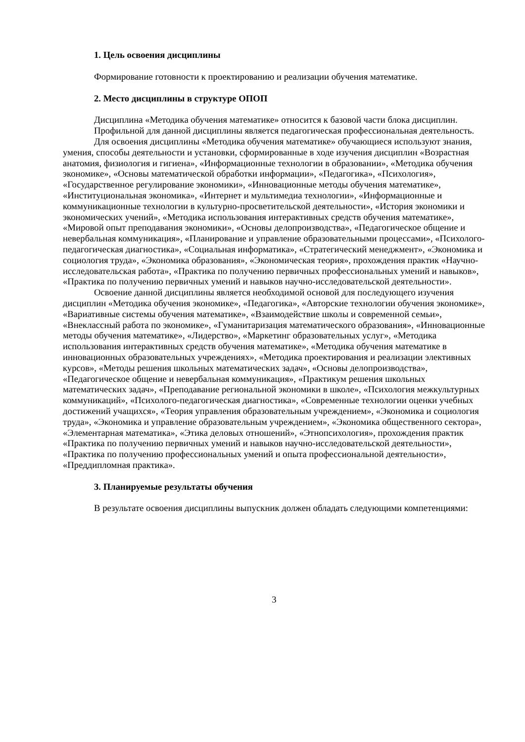1. Цель освоения дисциплины
Формирование готовности к проектированию и реализации обучения математике.
2. Место дисциплины в структуре ОПОП
Дисциплина «Методика обучения математике» относится к базовой части блока дисциплин.
Профильной для данной дисциплины является педагогическая профессиональная деятельность.
Для освоения дисциплины «Методика обучения математике» обучающиеся используют знания, умения, способы деятельности и установки, сформированные в ходе изучения дисциплин «Возрастная анатомия, физиология и гигиена», «Информационные технологии в образовании», «Методика обучения экономике», «Основы математической обработки информации», «Педагогика», «Психология», «Государственное регулирование экономики», «Инновационные методы обучения математике», «Институциональная экономика», «Интернет и мультимедиа технологии», «Информационные и коммуникационные технологии в культурно-просветительской деятельности», «История экономики и экономических учений», «Методика использования интерактивных средств обучения математике», «Мировой опыт преподавания экономики», «Основы делопроизводства», «Педагогическое общение и невербальная коммуникация», «Планирование и управление образовательными процессами», «Психолого-педагогическая диагностика», «Социальная информатика», «Стратегический менеджмент», «Экономика и социология труда», «Экономика образования», «Экономическая теория», прохождения практик «Научно-исследовательская работа», «Практика по получению первичных профессиональных умений и навыков», «Практика по получению первичных умений и навыков научно-исследовательской деятельности».
Освоение данной дисциплины является необходимой основой для последующего изучения дисциплин «Методика обучения экономике», «Педагогика», «Авторские технологии обучения экономике», «Вариативные системы обучения математике», «Взаимодействие школы и современной семьи», «Внеклассный работа по экономике», «Гуманитаризация математического образования», «Инновационные методы обучения математике», «Лидерство», «Маркетинг образовательных услуг», «Методика использования интерактивных средств обучения математике», «Методика обучения математике в инновационных образовательных учреждениях», «Методика проектирования и реализации элективных курсов», «Методы решения школьных математических задач», «Основы делопроизводства», «Педагогическое общение и невербальная коммуникация», «Практикум решения школьных математических задач», «Преподавание региональной экономики в школе», «Психология межкультурных коммуникаций», «Психолого-педагогическая диагностика», «Современные технологии оценки учебных достижений учащихся», «Теория управления образовательным учреждением», «Экономика и социология труда», «Экономика и управление образовательным учреждением», «Экономика общественного сектора», «Элементарная математика», «Этика деловых отношений», «Этнопсихология», прохождения практик «Практика по получению первичных умений и навыков научно-исследовательской деятельности», «Практика по получению профессиональных умений и опыта профессиональной деятельности», «Преддипломная практика».
3. Планируемые результаты обучения
В результате освоения дисциплины выпускник должен обладать следующими компетенциями:
3